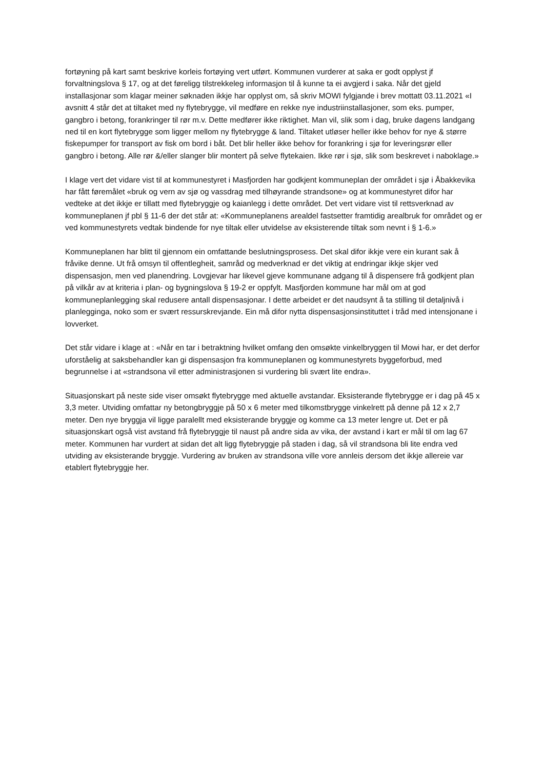fortøyning på kart samt beskrive korleis fortøying vert utført. Kommunen vurderer at saka er godt opplyst jf forvaltningslova § 17, og at det føreligg tilstrekkeleg informasjon til å kunne ta ei avgjerd i saka. Når det gjeld installasjonar som klagar meiner søknaden ikkje har opplyst om, så skriv MOWI fylgjande i brev mottatt 03.11.2021 «I avsnitt 4 står det at tiltaket med ny flytebrygge, vil medføre en rekke nye industriinstallasjoner, som eks. pumper, gangbro i betong, forankringer til rør m.v. Dette medfører ikke riktighet. Man vil, slik som i dag, bruke dagens landgang ned til en kort flytebrygge som ligger mellom ny flytebrygge & land. Tiltaket utløser heller ikke behov for nye & større fiskepumper for transport av fisk om bord i båt. Det blir heller ikke behov for forankring i sjø for leveringsrør eller gangbro i betong. Alle rør &/eller slanger blir montert på selve flytekaien. Ikke rør i sjø, slik som beskrevet i naboklage.»
I klage vert det vidare vist til at kommunestyret i Masfjorden har godkjent kommuneplan der området i sjø i Åbakkevika har fått føremålet «bruk og vern av sjø og vassdrag med tilhøyrande strandsone» og at kommunestyret difor har vedteke at det ikkje er tillatt med flytebryggje og kaianlegg i dette området. Det vert vidare vist til rettsverknad av kommuneplanen jf pbl § 11-6 der det står at: «Kommuneplanens arealdel fastsetter framtidig arealbruk for området og er ved kommunestyrets vedtak bindende for nye tiltak eller utvidelse av eksisterende tiltak som nevnt i § 1-6.»
Kommuneplanen har blitt til gjennom ein omfattande beslutningsprosess. Det skal difor ikkje vere ein kurant sak å fråvike denne. Ut frå omsyn til offentlegheit, samråd og medverknad er det viktig at endringar ikkje skjer ved dispensasjon, men ved planendring. Lovgjevar har likevel gjeve kommunane adgang til å dispensere frå godkjent plan på vilkår av at kriteria i plan- og bygningslova § 19-2 er oppfylt. Masfjorden kommune har mål om at god kommuneplanlegging skal redusere antall dispensasjonar. I dette arbeidet er det naudsynt å ta stilling til detaljnivå i planlegginga, noko som er svært ressurskrevjande. Ein må difor nytta dispensasjonsinstituttet i tråd med intensjonane i lovverket.
Det står vidare i klage at : «Når en tar i betraktning hvilket omfang den omsøkte vinkelbryggen til Mowi har, er det derfor uforståelig at saksbehandler kan gi dispensasjon fra kommuneplanen og kommunestyrets byggeforbud, med begrunnelse i at «strandsona vil etter administrasjonen si vurdering bli svært lite endra».
Situasjonskart på neste side viser omsøkt flytebrygge med aktuelle avstandar. Eksisterande flytebrygge er i dag på 45 x 3,3 meter. Utviding omfattar ny betongbryggje på 50 x 6 meter med tilkomstbrygge vinkelrett på denne på 12 x 2,7 meter. Den nye bryggja vil ligge paralellt med eksisterande bryggje og komme ca 13 meter lengre ut. Det er på situasjonskart også vist avstand frå flytebryggje til naust på andre sida av vika, der avstand i kart er mål til om lag 67 meter. Kommunen har vurdert at sidan det alt ligg flytebryggje på staden i dag, så vil strandsona bli lite endra ved utviding av eksisterande bryggje. Vurdering av bruken av strandsona ville vore annleis dersom det ikkje allereie var etablert flytebryggje her.